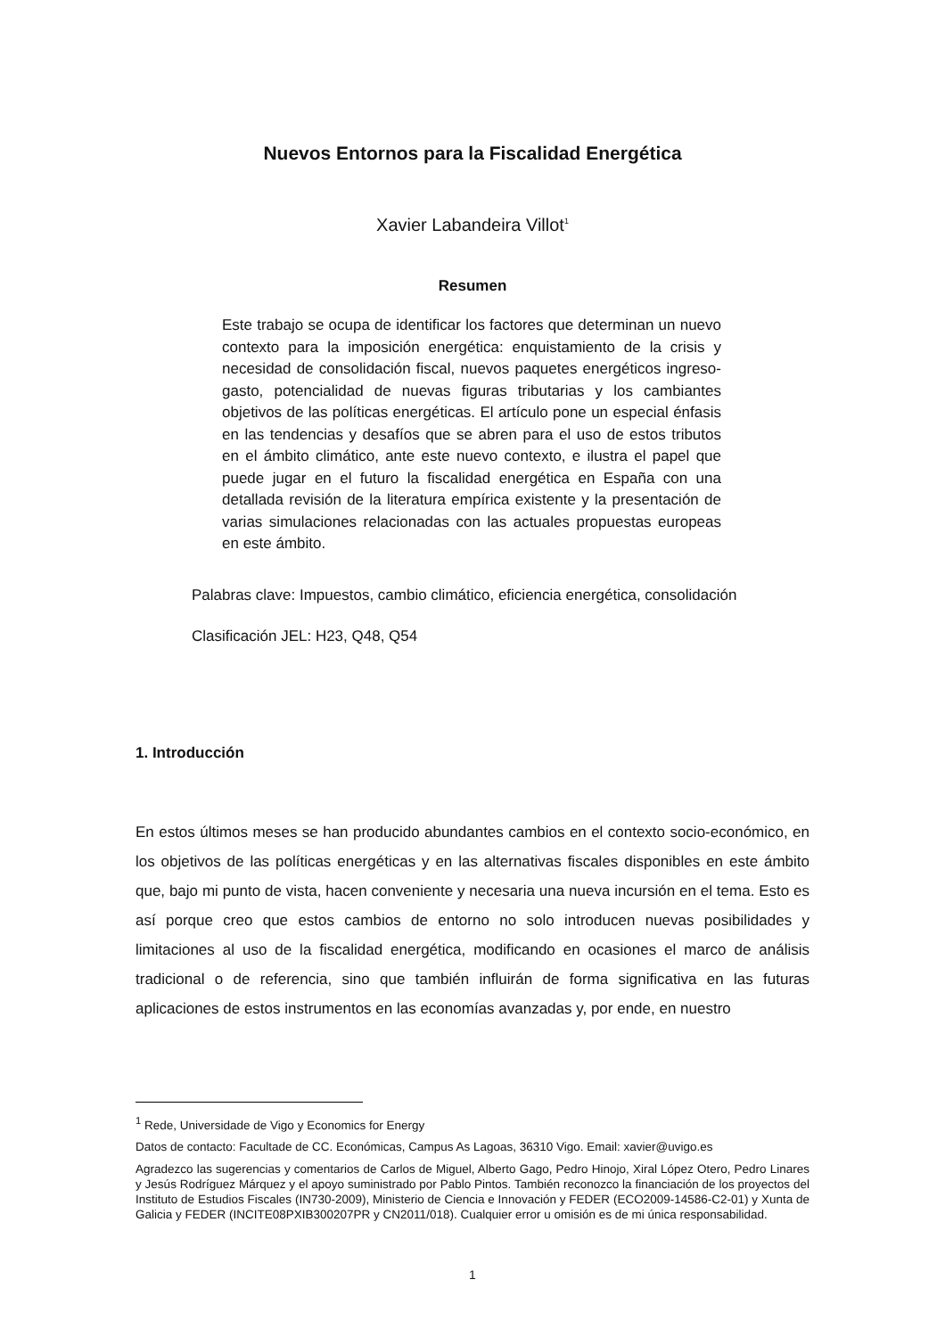Nuevos Entornos para la Fiscalidad Energética
Xavier Labandeira Villot<sup>1</sup>
Resumen
Este trabajo se ocupa de identificar los factores que determinan un nuevo contexto para la imposición energética: enquistamiento de la crisis y necesidad de consolidación fiscal, nuevos paquetes energéticos ingreso-gasto, potencialidad de nuevas figuras tributarias y los cambiantes objetivos de las políticas energéticas. El artículo pone un especial énfasis en las tendencias y desafíos que se abren para el uso de estos tributos en el ámbito climático, ante este nuevo contexto, e ilustra el papel que puede jugar en el futuro la fiscalidad energética en España con una detallada revisión de la literatura empírica existente y la presentación de varias simulaciones relacionadas con las actuales propuestas europeas en este ámbito.
Palabras clave: Impuestos, cambio climático, eficiencia energética, consolidación
Clasificación JEL: H23, Q48, Q54
1. Introducción
En estos últimos meses se han producido abundantes cambios en el contexto socio-económico, en los objetivos de las políticas energéticas y en las alternativas fiscales disponibles en este ámbito que, bajo mi punto de vista, hacen conveniente y necesaria una nueva incursión en el tema. Esto es así porque creo que estos cambios de entorno no solo introducen nuevas posibilidades y limitaciones al uso de la fiscalidad energética, modificando en ocasiones el marco de análisis tradicional o de referencia, sino que también influirán de forma significativa en las futuras aplicaciones de estos instrumentos en las economías avanzadas y, por ende, en nuestro
<sup>1</sup> Rede, Universidade de Vigo y Economics for Energy
Datos de contacto: Facultade de CC. Económicas, Campus As Lagoas, 36310 Vigo. Email: xavier@uvigo.es
Agradezco las sugerencias y comentarios de Carlos de Miguel, Alberto Gago, Pedro Hinojo, Xiral López Otero, Pedro Linares y Jesús Rodríguez Márquez y el apoyo suministrado por Pablo Pintos. También reconozco la financiación de los proyectos del Instituto de Estudios Fiscales (IN730-2009), Ministerio de Ciencia e Innovación y FEDER (ECO2009-14586-C2-01) y Xunta de Galicia y FEDER (INCITE08PXIB300207PR y CN2011/018). Cualquier error u omisión es de mi única responsabilidad.
1